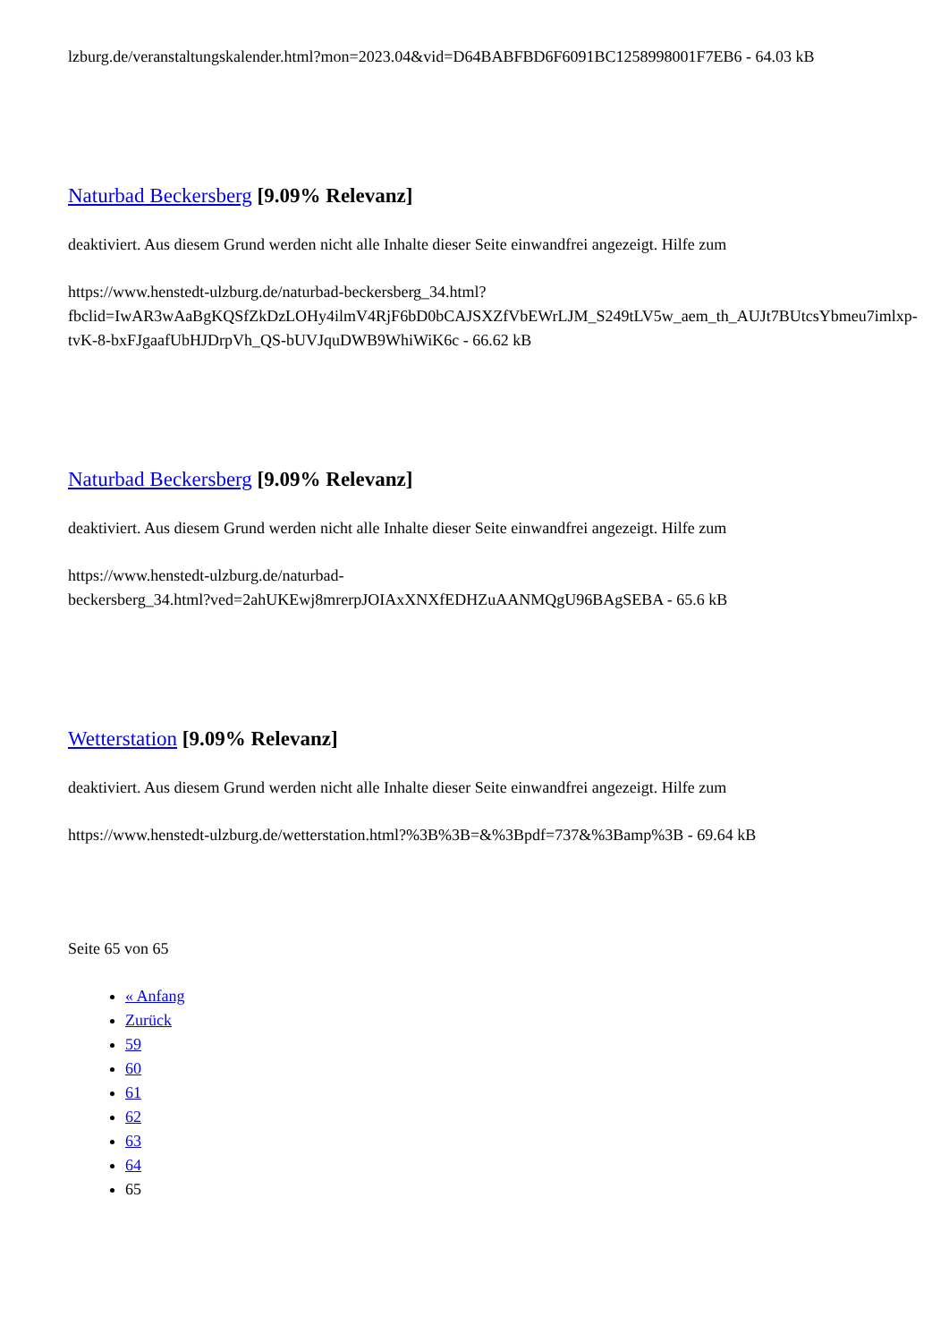lzburg.de/veranstaltungskalender.html?mon=2023.04&vid=D64BABFBD6F6091BC1258998001F7EB6 - 64.03 kB
Naturbad Beckersberg [9.09% Relevanz]
deaktiviert. Aus diesem Grund werden nicht alle Inhalte dieser Seite einwandfrei angezeigt. Hilfe zum
https://www.henstedt-ulzburg.de/naturbad-beckersberg_34.html?fbclid=IwAR3wAaBgKQSfZkDzLOHy4ilmV4RjF6bD0bCAJSXZfVbEWrLJM_S249tLV5w_aem_th_AUJt7BUtcsYbmeu7imlxp-tvK-8-bxFJgaafUbHJDrpVh_QS-bUVJquDWB9WhiWiK6c - 66.62 kB
Naturbad Beckersberg [9.09% Relevanz]
deaktiviert. Aus diesem Grund werden nicht alle Inhalte dieser Seite einwandfrei angezeigt. Hilfe zum
https://www.henstedt-ulzburg.de/naturbad-
beckersberg_34.html?ved=2ahUKEwj8mrerpJOIAxXNXfEDHZuAANMQgU96BAgSEBA - 65.6 kB
Wetterstation [9.09% Relevanz]
deaktiviert. Aus diesem Grund werden nicht alle Inhalte dieser Seite einwandfrei angezeigt. Hilfe zum
https://www.henstedt-ulzburg.de/wetterstation.html?%3B%3B=&%3Bpdf=737&%3Bamp%3B - 69.64 kB
Seite 65 von 65
« Anfang
Zurück
59
60
61
62
63
64
65